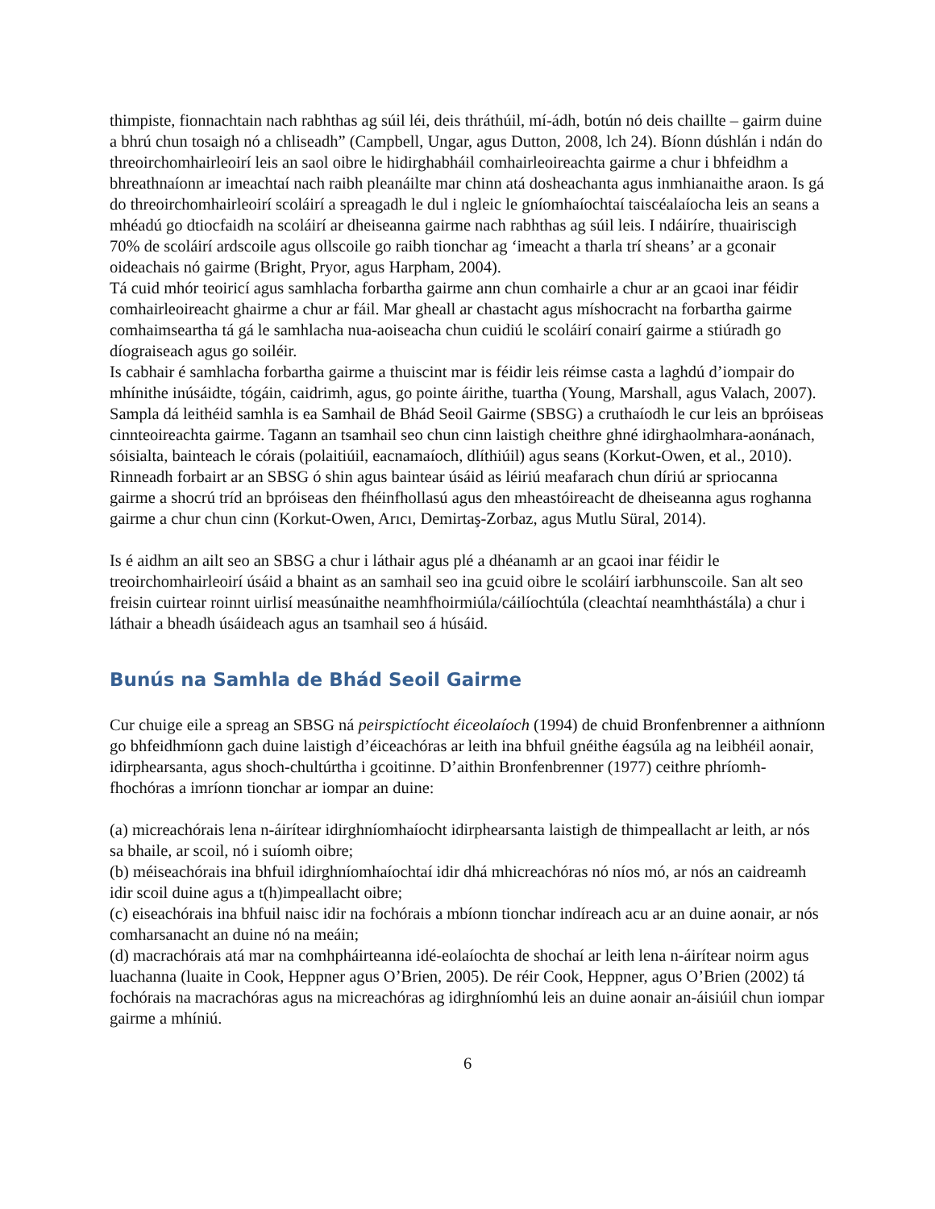thimpiste, fionnachtain nach rabhthas ag súil léi, deis thráthúil, mí-ádh, botún nó deis chaillte – gairm duine a bhrú chun tosaigh nó a chliseadh” (Campbell, Ungar, agus Dutton, 2008, lch 24). Bíonn dúshlán i ndán do threoirchomhairleoirí leis an saol oibre le hidirghabháil comhairleoireachta gairme a chur i bhfeidhm a bhreathnaíonn ar imeachtaí nach raibh pleanáilte mar chinn atá dosheachanta agus inmhianaithe araon. Is gá do threoirchomhairleoirí scoláirí a spreagadh le dul i ngleic le gníomhaíochtaí taiscéalaíocha leis an seans a mhéadú go dtiocfaidh na scoláirí ar dheiseanna gairme nach rabhthas ag súil leis. I ndáiríre, thuairiscigh 70% de scoláirí ardscoile agus ollscoile go raibh tionchar ag ‘imeacht a tharla trí sheans’ ar a gconair oideachais nó gairme (Bright, Pryor, agus Harpham, 2004).
Tá cuid mhór teoiricí agus samhlacha forbartha gairme ann chun comhairle a chur ar an gcaoi inar féidir comhairleoireacht ghairme a chur ar fáil. Mar gheall ar chastacht agus míshocracht na forbartha gairme comhaimseartha tá gá le samhlacha nua-aoiseacha chun cuidiú le scoláirí conairí gairme a stiúradh go díograiseach agus go soiléir.
Is cabhair é samhlacha forbartha gairme a thuiscint mar is féidir leis réimse casta a laghdú d’iompair do mhínithe inúsáidte, tógáin, caidrimh, agus, go pointe áirithe, tuartha (Young, Marshall, agus Valach, 2007). Sampla dá leithéid samhla is ea Samhail de Bhád Seoil Gairme (SBSG) a cruthaíodh le cur leis an bpróiseas cinnteoireachta gairme. Tagann an tsamhail seo chun cinn laistigh cheithre ghné idirghaolmhara-aonánach, sóisialta, bainteach le córais (polaitiúil, eacnamaíoch, dlíthiúil) agus seans (Korkut-Owen, et al., 2010). Rinneadh forbairt ar an SBSG ó shin agus baintear úsáid as léiriú meafarach chun díriú ar spriocanna gairme a shocrú tríd an bpróiseas den fhéinfhollasú agus den mheastóireacht de dheiseanna agus roghanna gairme a chur chun cinn (Korkut-Owen, Arıcı, Demirtaş-Zorbaz, agus Mutlu Süral, 2014).
Is é aidhm an ailt seo an SBSG a chur i láthair agus plé a dhéanamh ar an gcaoi inar féidir le treoirchomhairleoirí úsáid a bhaint as an samhail seo ina gcuid oibre le scoláirí iarbhunscoile. San alt seo freisin cuirtear roinnt uirlisí measúnaithe neamhfhoirmiúla/cáilíochtúla (cleachtaí neamhthástála) a chur i láthair a bheadh úsáideach agus an tsamhail seo á húsáid.
Bunús na Samhla de Bhád Seoil Gairme
Cur chuige eile a spreag an SBSG ná peirspictíocht éiceolaíoch (1994) de chuid Bronfenbrenner a aithníonn go bhfeidhmíonn gach duine laistigh d’éiceachóras ar leith ina bhfuil gnéithe éagsúla ag na leibhéil aonair, idirphearsanta, agus shoch-chultúrtha i gcoitinne. D’aithin Bronfenbrenner (1977) ceithre phríomh-fhochóras a imríonn tionchar ar iompar an duine:
(a) micreachórais lena n-áirítear idirghníomhaíocht idirphearsanta laistigh de thimpeallacht ar leith, ar nós sa bhaile, ar scoil, nó i suíomh oibre;
(b) méiseachórais ina bhfuil idirghníomhaíochtaí idir dhá mhicreachóras nó níos mó, ar nós an caidreamh idir scoil duine agus a t(h)impeallacht oibre;
(c) eiseachórais ina bhfuil naisc idir na fochórais a mbíonn tionchar indíreach acu ar an duine aonair, ar nós comharsanacht an duine nó na meáin;
(d) macrachórais atá mar na comhpháirteanna idé-eolaíochta de shochaí ar leith lena n-áirítear noirm agus luachanna (luaite in Cook, Heppner agus O’Brien, 2005). De réir Cook, Heppner, agus O’Brien (2002) tá fochórais na macrachóras agus na micreachóras ag idirghníomhú leis an duine aonair an-áisiúil chun iompar gairme a mhíniú.
6